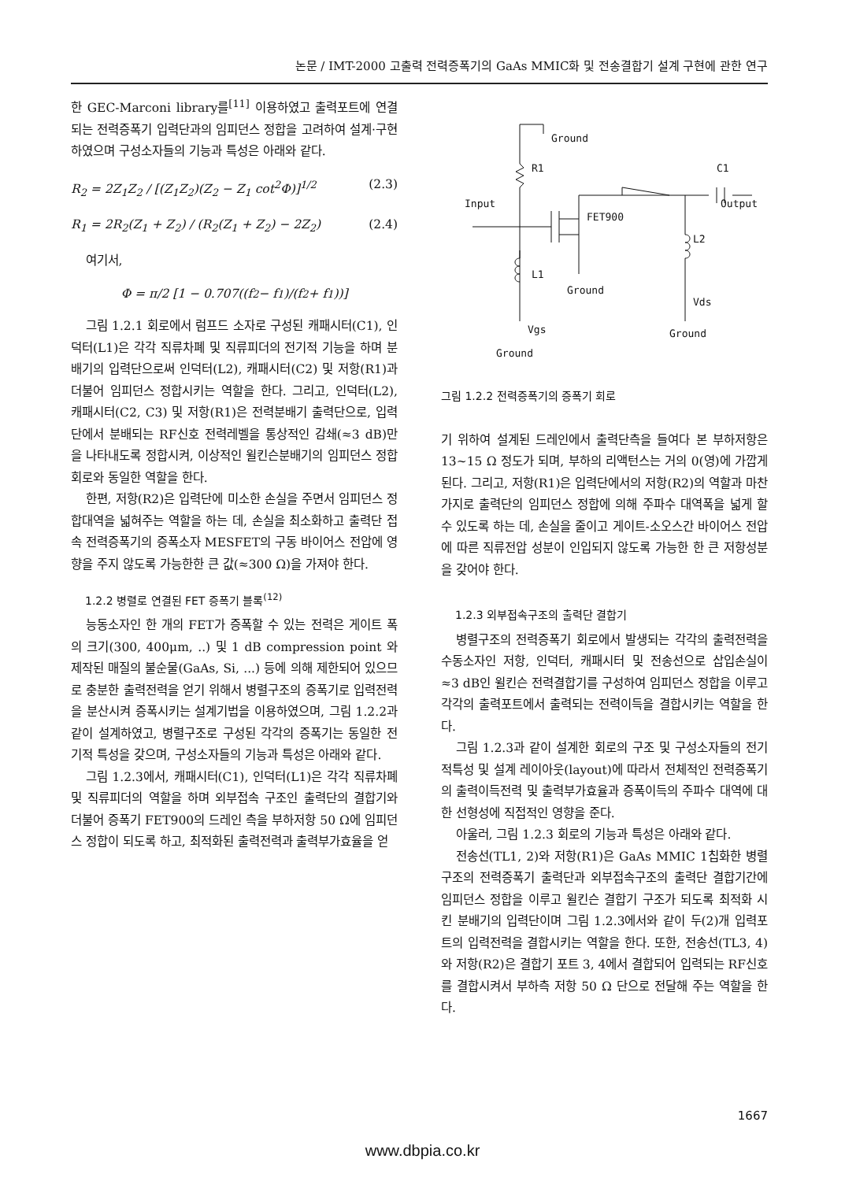논문 / IMT-2000 고출력 전력증폭기의 GaAs MMIC화 및 전송결합기 설계 구현에 관한 연구
한 GEC-Marconi library를<sup>[11]</sup> 이용하였고 출력포트에 연결되는 전력증폭기 입력단과의 임피던스 정합을 고려하여 설계·구현하였으며 구성소자들의 기능과 특성은 아래와 같다.
R<sub>2</sub> = 2Z<sub>1</sub>Z<sub>2</sub> / [(Z<sub>1</sub>Z<sub>2</sub>)(Z<sub>2</sub> − Z<sub>1</sub> cot<sup>2</sup>Φ)]<sup>1/2</sup> (2.3)
R<sub>1</sub> = 2R<sub>2</sub>(Z<sub>1</sub> + Z<sub>2</sub>) / (R<sub>2</sub>(Z<sub>1</sub> + Z<sub>2</sub>) − 2Z<sub>2</sub>) (2.4)
여기서,
Φ = π/2 [1 − 0.707((f<sub>2</sub> − f<sub>1</sub>)/(f<sub>2</sub> + f<sub>1</sub>))]
그림 1.2.1 회로에서 럼프드 소자로 구성된 캐패시터(C1), 인덕터(L1)은 각각 직류차폐 및 직류피더의 전기적 기능을 하며 분배기의 입력단으로써 인덕터(L2), 캐패시터(C2) 및 저항(R1)과 더불어 임피던스 정합시키는 역할을 한다. 그리고, 인덕터(L2), 캐패시터(C2, C3) 및 저항(R1)은 전력분배기 출력단으로, 입력단에서 분배되는 RF신호 전력레벨을 통상적인 감쇄(≈3 dB)만을 나타내도록 정합시켜, 이상적인 윌킨슨분배기의 임피던스 정합회로와 동일한 역할을 한다.
한편, 저항(R2)은 입력단에 미소한 손실을 주면서 임피던스 정합대역을 넓혀주는 역할을 하는 데, 손실을 최소화하고 출력단 접속 전력증폭기의 증폭소자 MESFET의 구동 바이어스 전압에 영향을 주지 않도록 가능한한 큰 값(≈300 Ω)을 가져야 한다.
1.2.2 병렬로 연결된 FET 증폭기 블록<sup>(12)</sup>
능동소자인 한 개의 FET가 증폭할 수 있는 전력은 게이트 폭의 크기(300, 400μm, ..) 및 1 dB compression point 와 제작된 매질의 불순물(GaAs, Si, ...) 등에 의해 제한되어 있으므로 충분한 출력전력을 얻기 위해서 병렬구조의 증폭기로 입력전력을 분산시켜 증폭시키는 설계기법을 이용하였으며, 그림 1.2.2과 같이 설계하였고, 병렬구조로 구성된 각각의 증폭기는 동일한 전기적 특성을 갖으며, 구성소자들의 기능과 특성은 아래와 같다.
그림 1.2.3에서, 캐패시터(C1), 인덕터(L1)은 각각 직류차폐 및 직류피더의 역할을 하며 외부접속 구조인 출력단의 결합기와 더불어 증폭기 FET900의 드레인 측을 부하저항 50 Ω에 임피던스 정합이 되도록 하고, 최적화된 출력전력과 출력부가효율을 얻
Ground
R1
C1
Input
Output
FET900
L2
L1
Ground
Vds
Vgs
Ground
Ground
그림 1.2.2 전력증폭기의 증폭기 회로
기 위하여 설계된 드레인에서 출력단측을 들여다 본 부하저항은 13~15 Ω 정도가 되며, 부하의 리액턴스는 거의 0(영)에 가깝게 된다. 그리고, 저항(R1)은 입력단에서의 저항(R2)의 역할과 마찬가지로 출력단의 임피던스 정합에 의해 주파수 대역폭을 넓게 할 수 있도록 하는 데, 손실을 줄이고 게이트-소오스간 바이어스 전압에 따른 직류전압 성분이 인입되지 않도록 가능한 한 큰 저항성분을 갖어야 한다.
1.2.3 외부접속구조의 출력단 결합기
병렬구조의 전력증폭기 회로에서 발생되는 각각의 출력전력을 수동소자인 저항, 인덕터, 캐패시터 및 전송선으로 삽입손실이 ≈3 dB인 윌킨슨 전력결합기를 구성하여 임피던스 정합을 이루고 각각의 출력포트에서 출력되는 전력이득을 결합시키는 역할을 한다.
그림 1.2.3과 같이 설계한 회로의 구조 및 구성소자들의 전기적특성 및 설계 레이아웃(layout)에 따라서 전체적인 전력증폭기의 출력이득전력 및 출력부가효율과 증폭이득의 주파수 대역에 대한 선형성에 직접적인 영향을 준다.
아울러, 그림 1.2.3 회로의 기능과 특성은 아래와 같다.
전송선(TL1, 2)와 저항(R1)은 GaAs MMIC 1칩화한 병렬구조의 전력증폭기 출력단과 외부접속구조의 출력단 결합기간에 임피던스 정합을 이루고 윌킨슨 결합기 구조가 되도록 최적화 시킨 분배기의 입력단이며 그림 1.2.3에서와 같이 두(2)개 입력포트의 입력전력을 결합시키는 역할을 한다. 또한, 전송선(TL3, 4)와 저항(R2)은 결합기 포트 3, 4에서 결합되어 입력되는 RF신호를 결합시켜서 부하측 저항 50 Ω 단으로 전달해 주는 역할을 한다.
1667
www.dbpia.co.kr